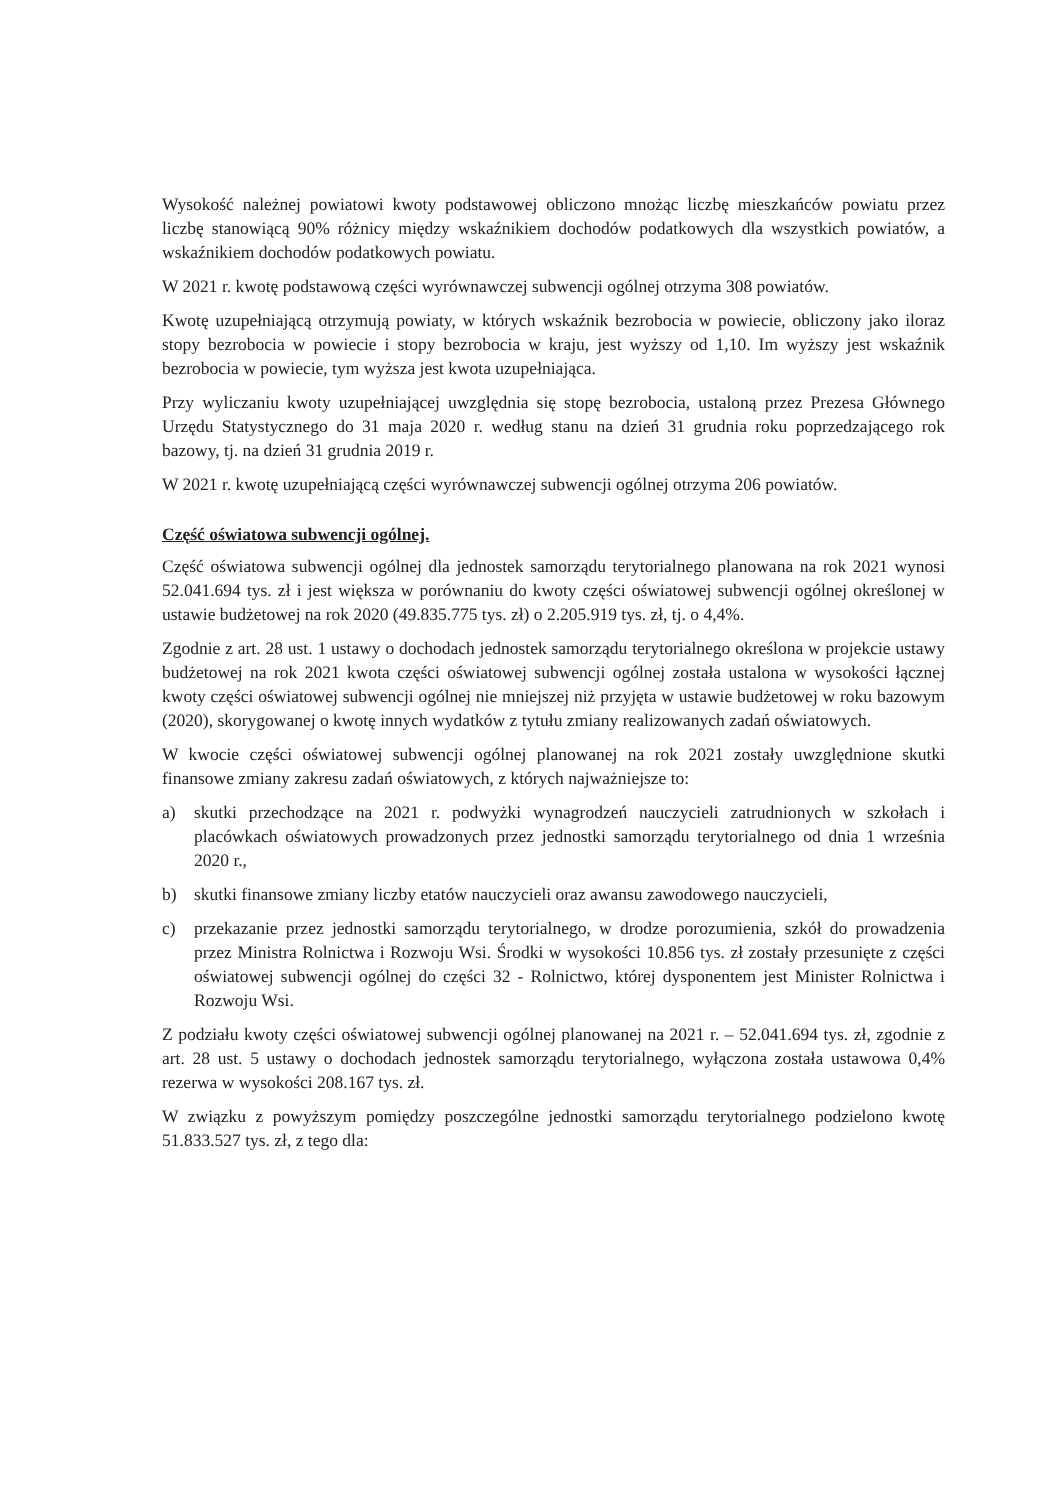Wysokość należnej powiatowi kwoty podstawowej obliczono mnożąc liczbę mieszkańców powiatu przez liczbę stanowiącą 90% różnicy między wskaźnikiem dochodów podatkowych dla wszystkich powiatów, a wskaźnikiem dochodów podatkowych powiatu.
W 2021 r. kwotę podstawową części wyrównawczej subwencji ogólnej otrzyma 308 powiatów.
Kwotę uzupełniającą otrzymują powiaty, w których wskaźnik bezrobocia w powiecie, obliczony jako iloraz stopy bezrobocia w powiecie i stopy bezrobocia w kraju, jest wyższy od 1,10. Im wyższy jest wskaźnik bezrobocia w powiecie, tym wyższa jest kwota uzupełniająca.
Przy wyliczaniu kwoty uzupełniającej uwzględnia się stopę bezrobocia, ustaloną przez Prezesa Głównego Urzędu Statystycznego do 31 maja 2020 r. według stanu na dzień 31 grudnia roku poprzedzającego rok bazowy, tj. na dzień 31 grudnia 2019 r.
W 2021 r. kwotę uzupełniającą części wyrównawczej subwencji ogólnej otrzyma 206 powiatów.
Część oświatowa subwencji ogólnej.
Część oświatowa subwencji ogólnej dla jednostek samorządu terytorialnego planowana na rok 2021 wynosi 52.041.694 tys. zł i jest większa w porównaniu do kwoty części oświatowej subwencji ogólnej określonej w ustawie budżetowej na rok 2020 (49.835.775 tys. zł) o 2.205.919 tys. zł, tj. o 4,4%.
Zgodnie z art. 28 ust. 1 ustawy o dochodach jednostek samorządu terytorialnego określona w projekcie ustawy budżetowej na rok 2021 kwota części oświatowej subwencji ogólnej została ustalona w wysokości łącznej kwoty części oświatowej subwencji ogólnej nie mniejszej niż przyjęta w ustawie budżetowej w roku bazowym (2020), skorygowanej o kwotę innych wydatków z tytułu zmiany realizowanych zadań oświatowych.
W kwocie części oświatowej subwencji ogólnej planowanej na rok 2021 zostały uwzględnione skutki finansowe zmiany zakresu zadań oświatowych, z których najważniejsze to:
a) skutki przechodzące na 2021 r. podwyżki wynagrodzeń nauczycieli zatrudnionych w szkołach i placówkach oświatowych prowadzonych przez jednostki samorządu terytorialnego od dnia 1 września 2020 r.,
b) skutki finansowe zmiany liczby etatów nauczycieli oraz awansu zawodowego nauczycieli,
c) przekazanie przez jednostki samorządu terytorialnego, w drodze porozumienia, szkół do prowadzenia przez Ministra Rolnictwa i Rozwoju Wsi. Środki w wysokości 10.856 tys. zł zostały przesunięte z części oświatowej subwencji ogólnej do części 32 - Rolnictwo, której dysponentem jest Minister Rolnictwa i Rozwoju Wsi.
Z podziału kwoty części oświatowej subwencji ogólnej planowanej na 2021 r. – 52.041.694 tys. zł, zgodnie z art. 28 ust. 5 ustawy o dochodach jednostek samorządu terytorialnego, wyłączona została ustawowa 0,4% rezerwa w wysokości 208.167 tys. zł.
W związku z powyższym pomiędzy poszczególne jednostki samorządu terytorialnego podzielono kwotę 51.833.527 tys. zł, z tego dla: